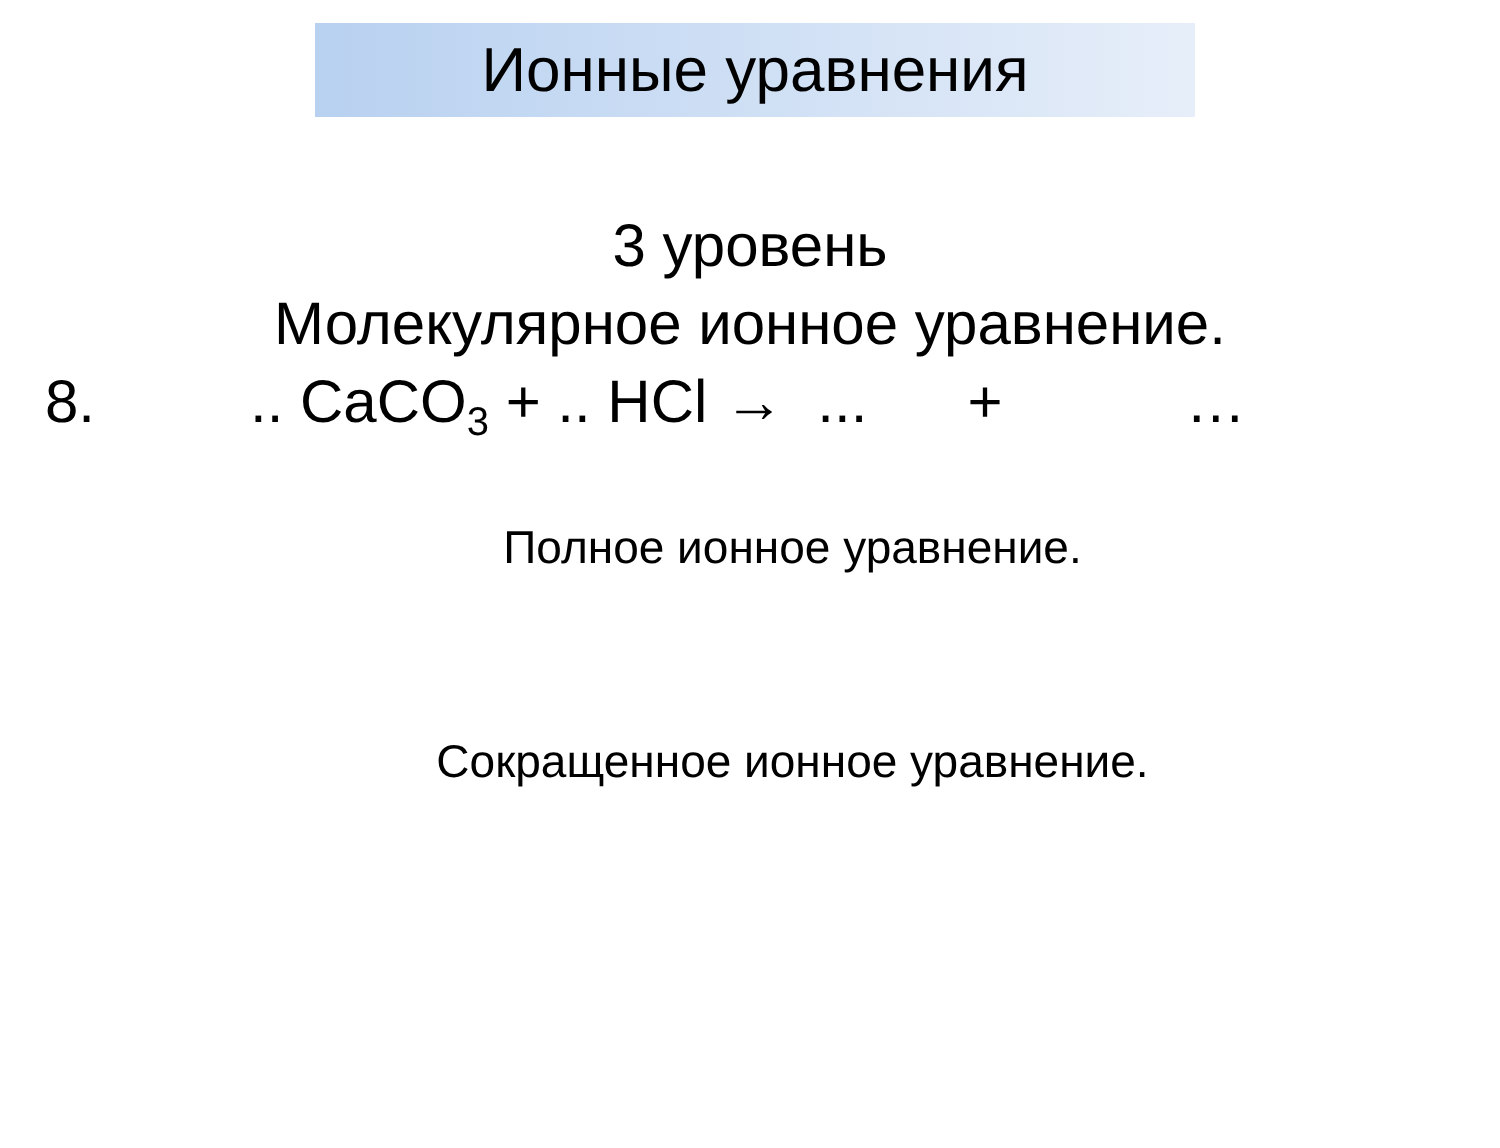Ионные уравнения
3 уровень
Молекулярное ионное уравнение.
8... CaCO<sub>3</sub> + .. HCl → ... + …
Полное ионное уравнение.
Сокращенное ионное уравнение.